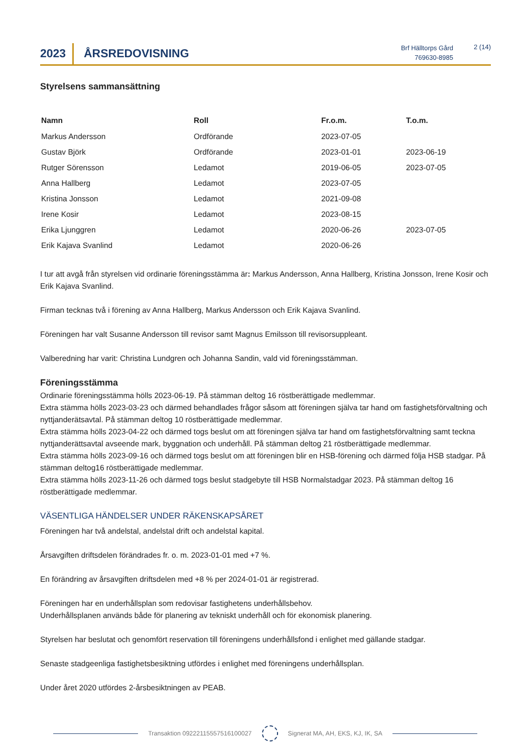2023
ÅRSREDOVISNING
Brf Hälltorps Gård
769630-8985
2 (14)
Styrelsens sammansättning
| Namn | Roll | Fr.o.m. | T.o.m. |
| --- | --- | --- | --- |
| Markus Andersson | Ordförande | 2023-07-05 | |
| Gustav Björk | Ordförande | 2023-01-01 | 2023-06-19 |
| Rutger Sörensson | Ledamot | 2019-06-05 | 2023-07-05 |
| Anna Hallberg | Ledamot | 2023-07-05 | |
| Kristina Jonsson | Ledamot | 2021-09-08 | |
| Irene Kosir | Ledamot | 2023-08-15 | |
| Erika Ljunggren | Ledamot | 2020-06-26 | 2023-07-05 |
| Erik Kajava Svanlind | Ledamot | 2020-06-26 | |
I tur att avgå från styrelsen vid ordinarie föreningsstämma är: Markus Andersson, Anna Hallberg, Kristina Jonsson, Irene Kosir och Erik Kajava Svanlind.
Firman tecknas två i förening av Anna Hallberg, Markus Andersson och Erik Kajava Svanlind.
Föreningen har valt Susanne Andersson till revisor samt Magnus Emilsson till revisorsuppleant.
Valberedning har varit: Christina Lundgren och Johanna Sandin, vald vid föreningsstämman.
Föreningsstämma
Ordinarie föreningsstämma hölls 2023-06-19. På stämman deltog 16 röstberättigade medlemmar.
Extra stämma hölls 2023-03-23 och därmed behandlades frågor såsom att föreningen själva tar hand om fastighetsförvaltning och nyttjanderätsavtal. På stämman deltog 10 röstberättigade medlemmar.
Extra stämma hölls 2023-04-22 och därmed togs beslut om att föreningen själva tar hand om fastighetsförvaltning samt teckna nyttjanderättsavtal avseende mark, byggnation och underhåll. På stämman deltog 21 röstberättigade medlemmar.
Extra stämma hölls 2023-09-16 och därmed togs beslut om att föreningen blir en HSB-förening och därmed följa HSB stadgar. På stämman deltog16 röstberättigade medlemmar.
Extra stämma hölls 2023-11-26 och därmed togs beslut stadgebyte till HSB Normalstadgar 2023. På stämman deltog 16 röstberättigade medlemmar.
VÄSENTLIGA HÄNDELSER UNDER RÄKENSKAPSÅRET
Föreningen har två andelstal, andelstal drift och andelstal kapital.
Årsavgiften driftsdelen förändrades fr. o. m. 2023-01-01 med +7 %.
En förändring av årsavgiften driftsdelen med +8 % per 2024-01-01 är registrerad.
Föreningen har en underhållsplan som redovisar fastighetens underhållsbehov.
Underhållsplanen används både för planering av tekniskt underhåll och för ekonomisk planering.
Styrelsen har beslutat och genomfört reservation till föreningens underhållsfond i enlighet med gällande stadgar.
Senaste stadgeenliga fastighetsbesiktning utfördes i enlighet med föreningens underhållsplan.
Under året 2020 utfördes 2-årsbesiktningen av PEAB.
Transaktion 09222115557516100027
Signerat MA, AH, EKS, KJ, IK, SA